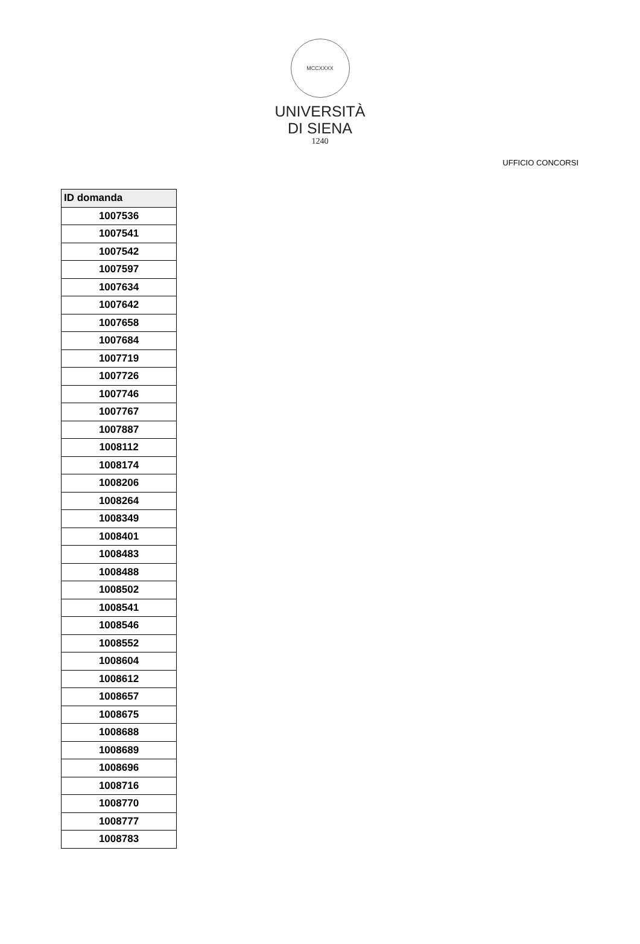MCCXXXX
UNIVERSITÀ
DI SIENA
1240
UFFICIO CONCORSI
| ID domanda |
| --- |
| 1007536 |
| 1007541 |
| 1007542 |
| 1007597 |
| 1007634 |
| 1007642 |
| 1007658 |
| 1007684 |
| 1007719 |
| 1007726 |
| 1007746 |
| 1007767 |
| 1007887 |
| 1008112 |
| 1008174 |
| 1008206 |
| 1008264 |
| 1008349 |
| 1008401 |
| 1008483 |
| 1008488 |
| 1008502 |
| 1008541 |
| 1008546 |
| 1008552 |
| 1008604 |
| 1008612 |
| 1008657 |
| 1008675 |
| 1008688 |
| 1008689 |
| 1008696 |
| 1008716 |
| 1008770 |
| 1008777 |
| 1008783 |